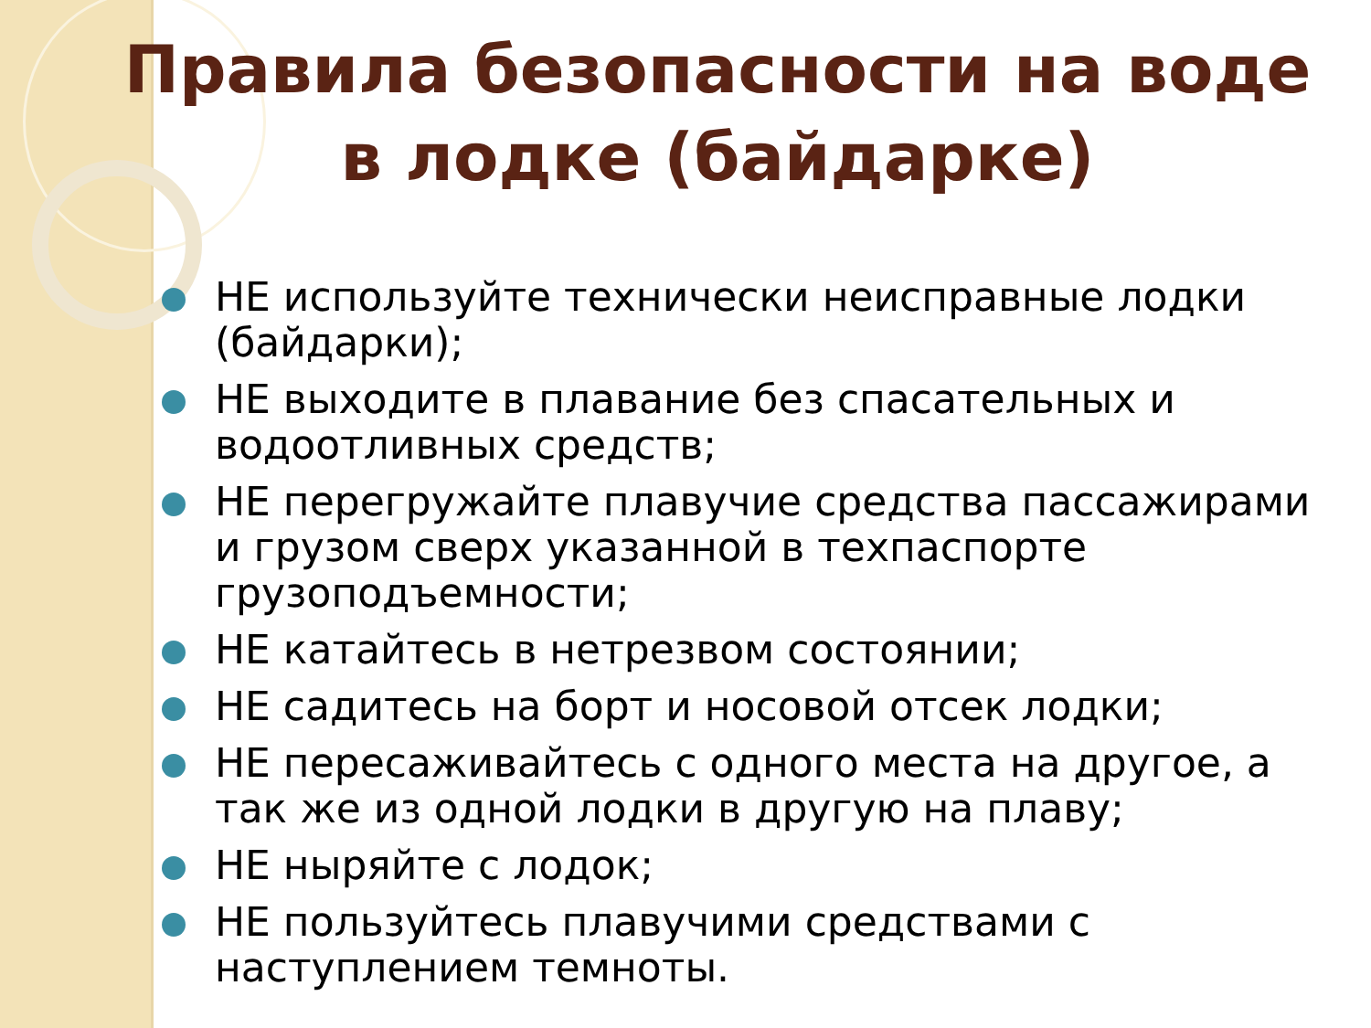Правила безопасности на воде в лодке (байдарке)
НЕ используйте технически неисправные лодки (байдарки);
НЕ выходите в плавание без спасательных и водоотливных средств;
НЕ перегружайте плавучие средства пассажирами и грузом сверх указанной в техпаспорте грузоподъемности;
НЕ катайтесь в нетрезвом состоянии;
НЕ садитесь на борт и носовой отсек лодки;
НЕ пересаживайтесь с одного места на другое, а так же из одной лодки в другую на плаву;
НЕ ныряйте с лодок;
НЕ пользуйтесь плавучими средствами с наступлением темноты.